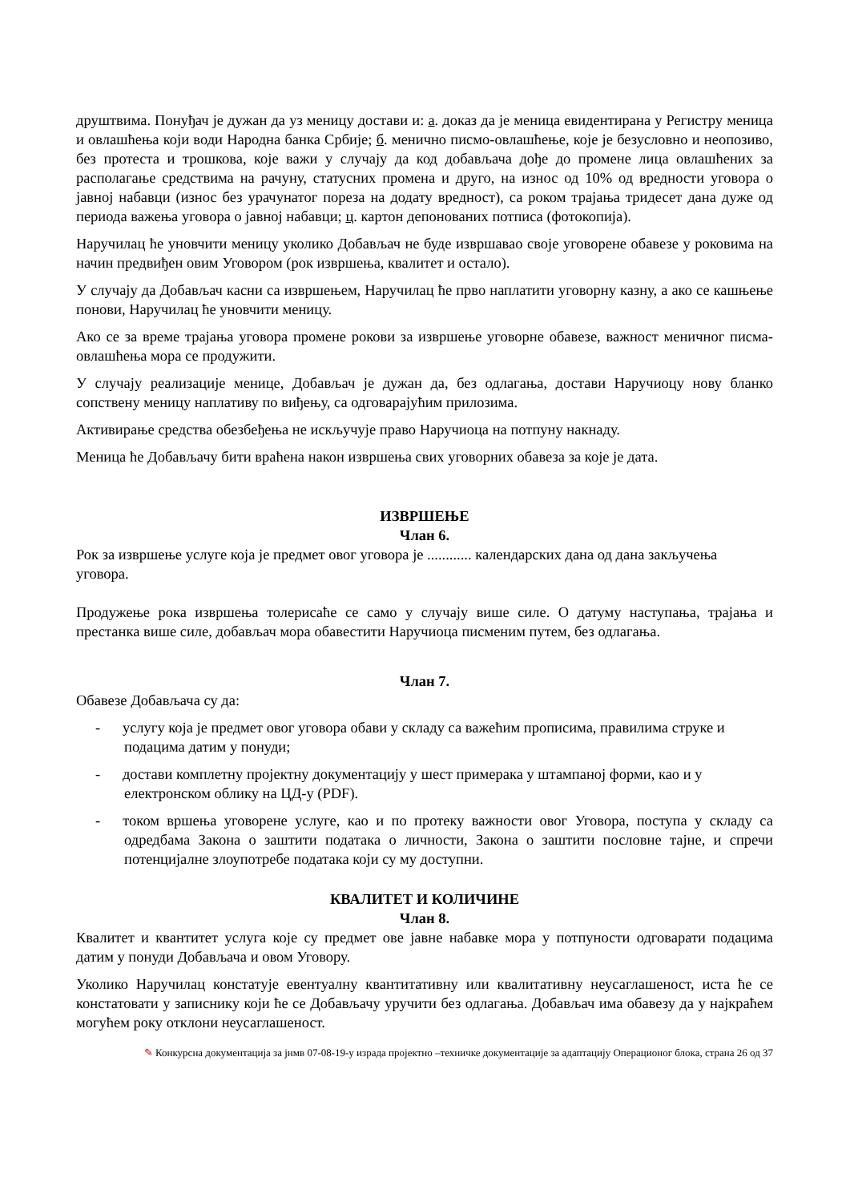друштвима. Понуђач је дужан да уз меницу достави и: а. доказ да је меница евидентирана у Регистру меница и овлашћења који води Народна банка Србије; б. менично писмо-овлашћење, које је безусловно и неопозиво, без протеста и трошкова, које важи у случају да код добављача дође до промене лица овлашћених за располагање средствима на рачуну, статусних промена и друго, на износ од 10% од вредности уговора о јавној набавци (износ без урачунатог пореза на додату вредност), са роком трајања тридесет дана дуже од периода важења уговора о јавној набавци; ц. картон депонованих потписа (фотокопија).
Наручилац ће уновчити меницу уколико Добављач не буде извршавао своје уговорене обавезе у роковима на начин предвиђен овим Уговором (рок извршења, квалитет и остало).
У случају да Добављач касни са извршењем, Наручилац ће прво наплатити уговорну казну, а ако се кашњење понови, Наручилац ће уновчити меницу.
Ако се за време трајања уговора промене рокови за извршење уговорне обавезе, важност меничног писма-овлашћења мора се продужити.
У случају реализације менице, Добављач је дужан да, без одлагања, достави Наручиоцу нову бланко сопствену меницу наплативу по виђењу, са одговарајућим прилозима.
Активирање средства обезбеђења не искључује право Наручиоца на потпуну накнаду.
Меница ће Добављачу бити враћена након извршења свих уговорних обавеза за које је дата.
ИЗВРШЕЊЕ
Члан 6.
Рок за извршење услуге која је предмет овог уговора је ............ календарских дана од дана закључења уговора.
Продужење рока извршења толерисаће се само у случају више силе. О датуму наступања, трајања и престанка више силе, добављач мора обавестити Наручиоца писменим путем, без одлагања.
Члан 7.
Обавезе Добављача су да:
- услугу која је предмет овог уговора обави у складу са важећим прописима, правилима струке и подацима датим у понуди;
- достави комплетну пројектну документацију у шест примерака у штампаној форми, као и у електронском облику на ЦД-у (PDF).
- током вршења уговорене услуге, као и по протеку важности овог Уговора, поступа у складу са одредбама Закона о заштити података о личности, Закона о заштити пословне тајне, и спречи потенцијалне злоупотребе података који су му доступни.
КВАЛИТЕТ И КОЛИЧИНЕ
Члан 8.
Квалитет и квантитет услуга које су предмет ове јавне набавке мора у потпуности одговарати подацима датим у понуди Добављача и овом Уговору.
Уколико Наручилац констатује евентуалну квантитативну или квалитативну неусаглашеност, иста ће се констатовати у записнику који ће се Добављачу уручити без одлагања. Добављач има обавезу да у најкраћем могућем року отклони неусаглашеност.
✎ Конкурсна документација за јнмв 07-08-19-у израда пројектно –техничке документације за адаптацију Операционог блока, страна 26 од 37